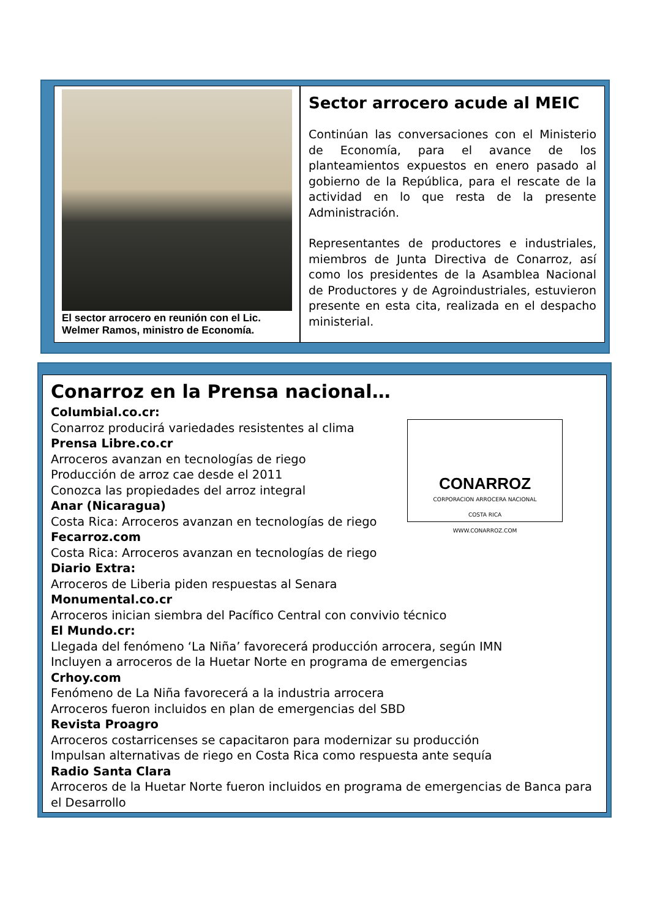El sector arrocero en reunión con el Lic. Welmer Ramos, ministro de Economía.
Sector arrocero acude al MEIC
Continúan las conversaciones con el Ministerio de Economía, para el avance de los planteamientos expuestos en enero pasado al gobierno de la República, para el rescate de la actividad en lo que resta de la presente Administración.
Representantes de productores e industriales, miembros de Junta Directiva de Conarroz, así como los presidentes de la Asamblea Nacional de Productores y de Agroindustriales, estuvieron presente en esta cita, realizada en el despacho ministerial.
Conarroz en la Prensa nacional…
CONARROZ
CORPORACION ARROCERA NACIONAL
COSTA RICA
WWW.CONARROZ.COM
Columbial.co.cr:
Conarroz producirá variedades resistentes al clima
Prensa Libre.co.cr
Arroceros avanzan en tecnologías de riego
Producción de arroz cae desde el 2011
Conozca las propiedades del arroz integral
Anar (Nicaragua)
Costa Rica: Arroceros avanzan en tecnologías de riego
Fecarroz.com
Costa Rica: Arroceros avanzan en tecnologías de riego
Diario Extra:
Arroceros de Liberia piden respuestas al Senara
Monumental.co.cr
Arroceros inician siembra del Pacífico Central con convivio técnico
El Mundo.cr:
Llegada del fenómeno ‘La Niña’ favorecerá producción arrocera, según IMN
Incluyen a arroceros de la Huetar Norte en programa de emergencias
Crhoy.com
Fenómeno de La Niña favorecerá a la industria arrocera
Arroceros fueron incluidos en plan de emergencias del SBD
Revista Proagro
Arroceros costarricenses se capacitaron para modernizar su producción
Impulsan alternativas de riego en Costa Rica como respuesta ante sequía
Radio Santa Clara
Arroceros de la Huetar Norte fueron incluidos en programa de emergencias de Banca para el Desarrollo